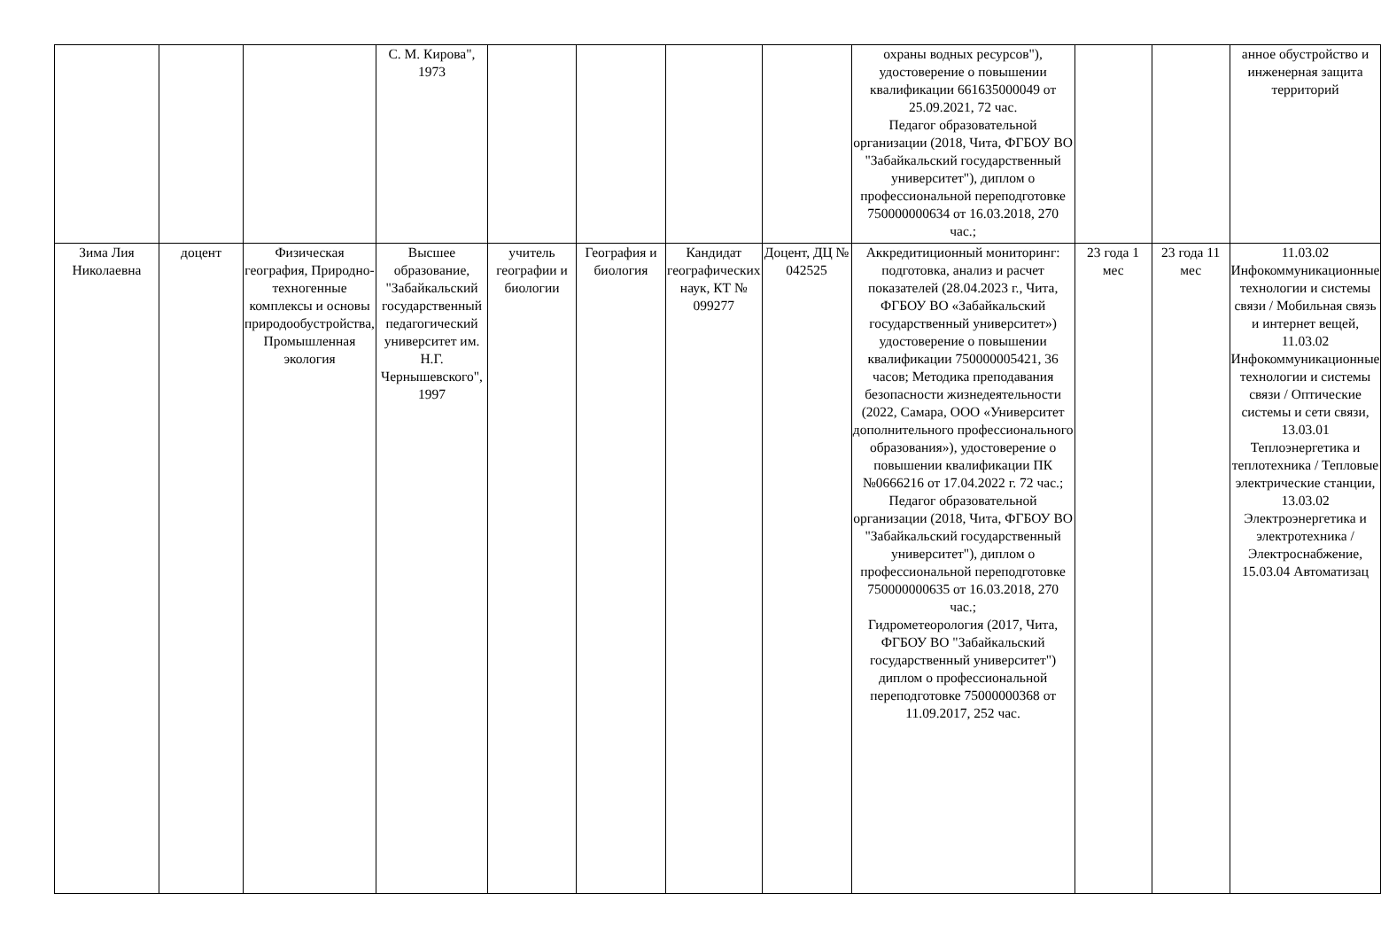| | | | С. М. Кирова", 1973 | | | | | охраны водных ресурсов"), удостоверение о повышении квалификации 661635000049 от 25.09.2021, 72 час. Педагог образовательной организации (2018, Чита, ФГБОУ ВО "Забайкальский государственный университет"), диплом о профессиональной переподготовке 750000000634 от 16.03.2018, 270 час.; | | | анное обустройство и инженерная защита территорий |
| Зима Лия Николаевна | доцент | Физическая география, Природно-техногенные комплексы и основы природообустройства, Промышленная экология | Высшее образование, "Забайкальский государственный педагогический университет им. Н.Г. Чернышевского", 1997 | учитель географии и биологии | География и биология | Кандидат географических наук, КТ № 099277 | Доцент, ДЦ № 042525 | Аккредитиционный мониторинг: подготовка, анализ и расчет показателей (28.04.2023 г., Чита, ФГБОУ ВО «Забайкальский государственный университет») удостоверение о повышении квалификации 750000005421, 36 часов; Методика преподавания безопасности жизнедеятельности (2022, Самара, ООО «Университет дополнительного профессионального образования»), удостоверение о повышении квалификации ПК №0666216 от 17.04.2022 г. 72 час.; Педагог образовательной организации (2018, Чита, ФГБОУ ВО "Забайкальский государственный университет"), диплом о профессиональной переподготовке 750000000635 от 16.03.2018, 270 час.; Гидрометеорология (2017, Чита, ФГБОУ ВО "Забайкальский государственный университет") диплом о профессиональной переподготовке 75000000368 от 11.09.2017, 252 час. | 23 года 1 мес | 23 года 11 мес | 11.03.02 Инфокоммуникационные технологии и системы связи / Мобильная связь и интернет вещей, 11.03.02 Инфокоммуникационные технологии и системы связи / Оптические системы и сети связи, 13.03.01 Теплоэнергетика и теплотехника / Тепловые электрические станции, 13.03.02 Электроэнергетика и электротехника / Электроснабжение, 15.03.04 Автоматизац |